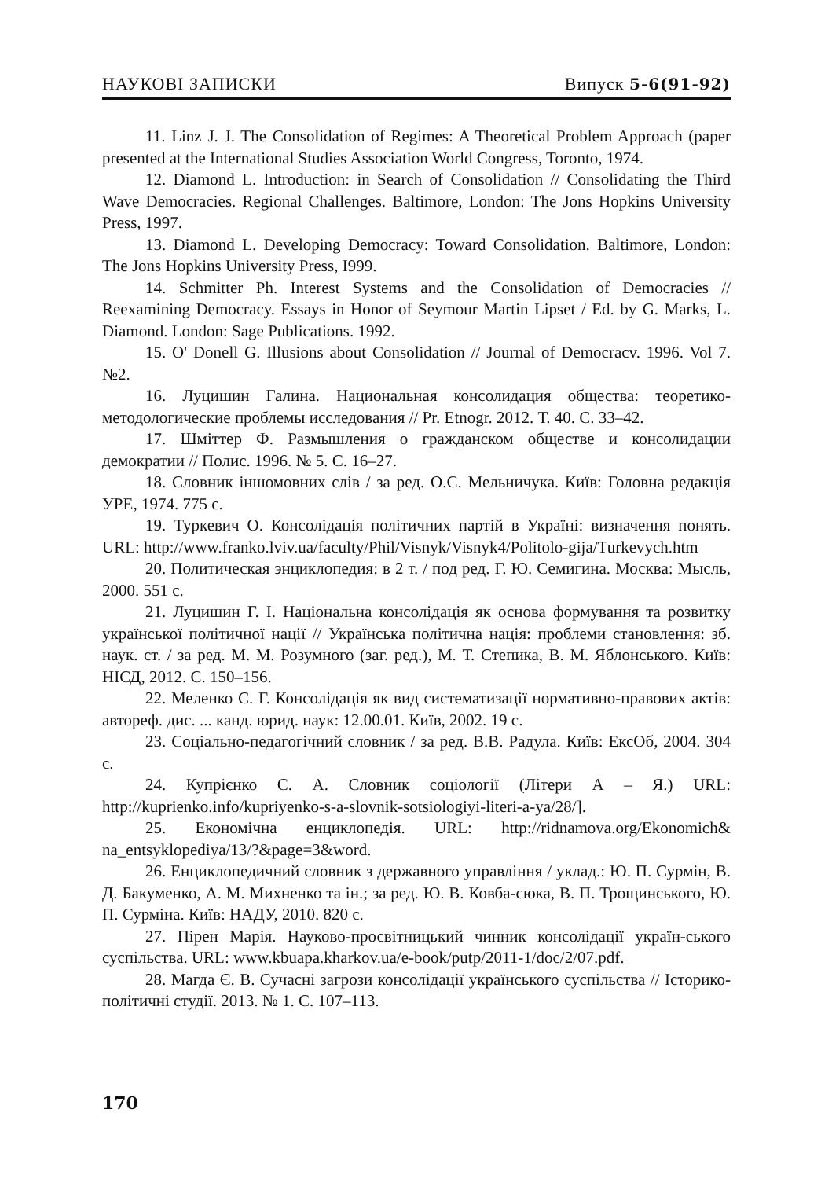НАУКОВІ ЗАПИСКИ Випуск 5-6(91-92)
11. Linz J. J. The Consolidation of Regimes: A Theoretical Problem Approach (paper presented at the International Studies Association World Congress, Toronto, 1974.
12. Diamond L. Introduction: in Search of Consolidation // Consolidating the Third Wave Democracies. Regional Challenges. Baltimore, London: The Jons Hopkins University Press, 1997.
13. Diamond L. Developing Democracy: Toward Consolidation. Baltimore, London: The Jons Hopkins University Press, I999.
14. Schmitter Ph. Interest Systems and the Consolidation of Democracies // Reexamining Democracy. Essays in Honor of Seymour Martin Lipset / Ed. by G. Marks, L. Diamond. London: Sage Publications. 1992.
15. O' Donell G. Illusions about Consolidation // Journal of Democracv. 1996. Vol 7. №2.
16. Луцишин Галина. Национальная консолидация общества: теоретико-методологические проблемы исследования // Pr. Etnogr. 2012. Т. 40. С. 33–42.
17. Шміттер Ф. Размышления о гражданском обществе и консолидации демократии // Полис. 1996. № 5. С. 16–27.
18. Словник іншомовних слів / за ред. О.С. Мельничука. Київ: Головна редакція УРЕ, 1974. 775 с.
19. Туркевич О. Консолідація політичних партій в Україні: визначення понять. URL: http://www.franko.lviv.ua/faculty/Phil/Visnyk/Visnyk4/Politolo-gija/Turkevych.htm
20. Политическая энциклопедия: в 2 т. / под ред. Г. Ю. Семигина. Москва: Мысль, 2000. 551 с.
21. Луцишин Г. І. Національна консолідація як основа формування та розвитку української політичної нації // Українська політична нація: проблеми становлення: зб. наук. ст. / за ред. М. М. Розумного (заг. ред.), М. Т. Степика, В. М. Яблонського. Київ: НІСД, 2012. С. 150–156.
22. Меленко С. Г. Консолідація як вид систематизації нормативно-правових актів: автореф. дис. ... канд. юрид. наук: 12.00.01. Київ, 2002. 19 с.
23. Соціально-педагогічний словник / за ред. В.В. Радула. Київ: ЕксОб, 2004. 304 с.
24. Купрієнко С. А. Словник соціології (Літери А – Я.) URL: http://kuprienko.info/kupriyenko-s-a-slovnik-sotsiologiyi-literi-a-ya/28/].
25. Економічна енциклопедія. URL: http://ridnamova.org/Ekonomich& na_entsyklopediya/13/?&page=3&word.
26. Енциклопедичний словник з державного управління / уклад.: Ю. П. Сурмін, В. Д. Бакуменко, А. М. Михненко та ін.; за ред. Ю. В. Ковба-сюка, В. П. Трощинського, Ю. П. Сурміна. Київ: НАДУ, 2010. 820 с.
27. Пірен Марія. Науково-просвітницький чинник консолідації україн-ського суспільства. URL: www.kbuapa.kharkov.ua/e-book/putp/2011-1/doc/2/07.pdf.
28. Магда Є. В. Сучасні загрози консолідації українського суспільства // Історико-політичні студії. 2013. № 1. С. 107–113.
170